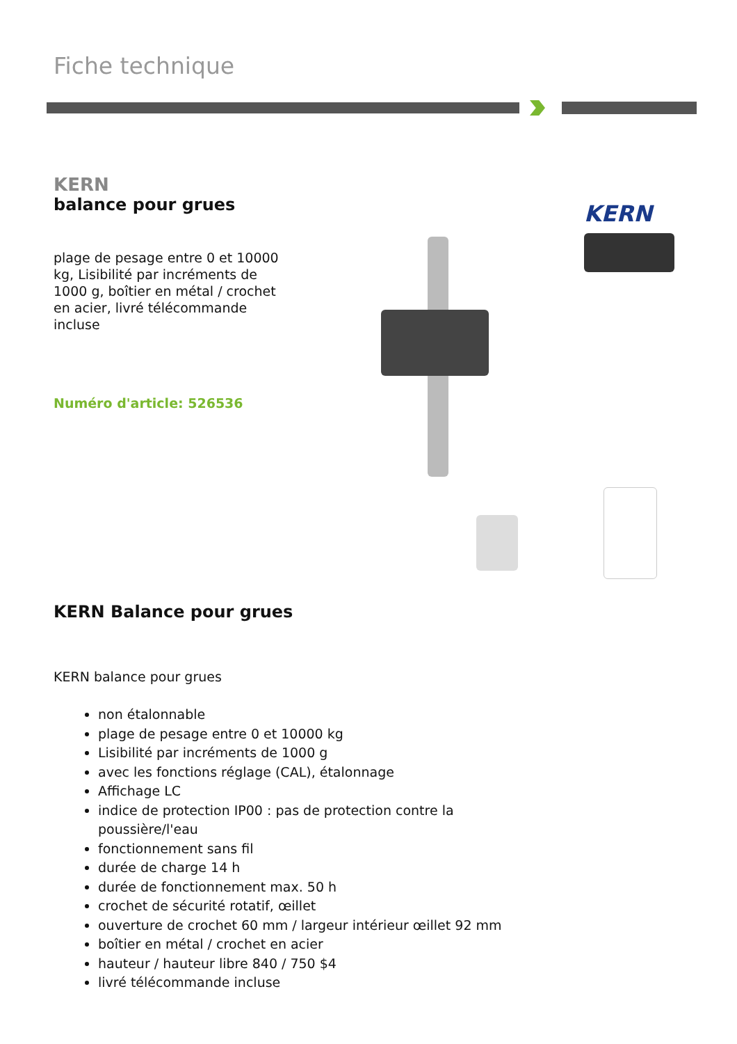Fiche technique
KERN
balance pour grues
plage de pesage entre 0 et 10000 kg, Lisibilité par incréments de 1000 g, boîtier en métal / crochet en acier, livré télécommande incluse
Numéro d'article: 526536
KERN
KERN Balance pour grues
KERN balance pour grues
non étalonnable
plage de pesage entre 0 et 10000 kg
Lisibilité par incréments de 1000 g
avec les fonctions réglage (CAL), étalonnage
Affichage LC
indice de protection IP00 : pas de protection contre la poussière/l'eau
fonctionnement sans fil
durée de charge 14 h
durée de fonctionnement max. 50 h
crochet de sécurité rotatif, œillet
ouverture de crochet 60 mm / largeur intérieur œillet 92 mm
boîtier en métal / crochet en acier
hauteur / hauteur libre 840 / 750 $4
livré télécommande incluse